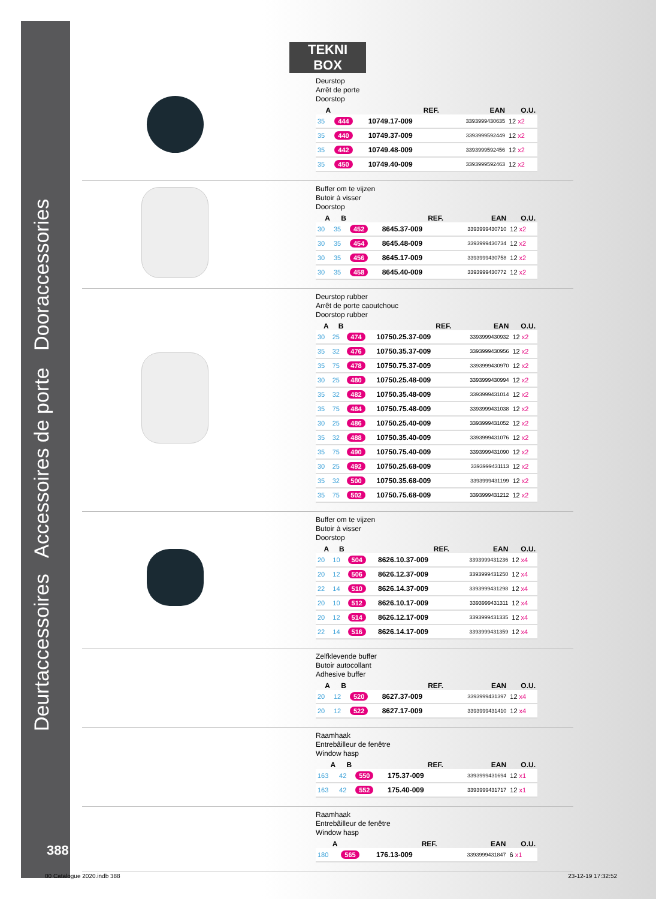Deurtaccessoires Accessoires de porte Dooraccessories
TEKNI
BOX
Deurstop
Arrêt de porte
Doorstop
| A | | REF. | EAN | O.U. |
| --- | --- | --- | --- | --- |
| 35 | 444 | 10749.17-009 | 3393999430635 | 12 x2 |
| 35 | 440 | 10749.37-009 | 3393999592449 | 12 x2 |
| 35 | 442 | 10749.48-009 | 3393999592456 | 12 x2 |
| 35 | 450 | 10749.40-009 | 3393999592463 | 12 x2 |
Buffer om te vijzen
Butoir à visser
Doorstop
| A | B | | REF. | EAN | O.U. |
| --- | --- | --- | --- | --- | --- |
| 30 | 35 | 452 | 8645.37-009 | 3393999430710 | 12 x2 |
| 30 | 35 | 454 | 8645.48-009 | 3393999430734 | 12 x2 |
| 30 | 35 | 456 | 8645.17-009 | 3393999430758 | 12 x2 |
| 30 | 35 | 458 | 8645.40-009 | 3393999430772 | 12 x2 |
Deurstop rubber
Arrêt de porte caoutchouc
Doorstop rubber
| A | B | | REF. | EAN | O.U. |
| --- | --- | --- | --- | --- | --- |
| 30 | 25 | 474 | 10750.25.37-009 | 3393999430932 | 12 x2 |
| 35 | 32 | 476 | 10750.35.37-009 | 3393999430956 | 12 x2 |
| 35 | 75 | 478 | 10750.75.37-009 | 3393999430970 | 12 x2 |
| 30 | 25 | 480 | 10750.25.48-009 | 3393999430994 | 12 x2 |
| 35 | 32 | 482 | 10750.35.48-009 | 3393999431014 | 12 x2 |
| 35 | 75 | 484 | 10750.75.48-009 | 3393999431038 | 12 x2 |
| 30 | 25 | 486 | 10750.25.40-009 | 3393999431052 | 12 x2 |
| 35 | 32 | 488 | 10750.35.40-009 | 3393999431076 | 12 x2 |
| 35 | 75 | 490 | 10750.75.40-009 | 3393999431090 | 12 x2 |
| 30 | 25 | 492 | 10750.25.68-009 | 3393999431113 | 12 x2 |
| 35 | 32 | 500 | 10750.35.68-009 | 3393999431199 | 12 x2 |
| 35 | 75 | 502 | 10750.75.68-009 | 3393999431212 | 12 x2 |
Buffer om te vijzen
Butoir à visser
Doorstop
| A | B | | REF. | EAN | O.U. |
| --- | --- | --- | --- | --- | --- |
| 20 | 10 | 504 | 8626.10.37-009 | 3393999431236 | 12 x4 |
| 20 | 12 | 506 | 8626.12.37-009 | 3393999431250 | 12 x4 |
| 22 | 14 | 510 | 8626.14.37-009 | 3393999431298 | 12 x4 |
| 20 | 10 | 512 | 8626.10.17-009 | 3393999431311 | 12 x4 |
| 20 | 12 | 514 | 8626.12.17-009 | 3393999431335 | 12 x4 |
| 22 | 14 | 516 | 8626.14.17-009 | 3393999431359 | 12 x4 |
Zelfklevende buffer
Butoir autocollant
Adhesive buffer
| A | B | | REF. | EAN | O.U. |
| --- | --- | --- | --- | --- | --- |
| 20 | 12 | 520 | 8627.37-009 | 3393999431397 | 12 x4 |
| 20 | 12 | 522 | 8627.17-009 | 3393999431410 | 12 x4 |
Raamhaak
Entrebâilleur de fenêtre
Window hasp
| A | B | | REF. | EAN | O.U. |
| --- | --- | --- | --- | --- | --- |
| 163 | 42 | 550 | 175.37-009 | 3393999431694 | 12 x1 |
| 163 | 42 | 552 | 175.40-009 | 3393999431717 | 12 x1 |
Raamhaak
Entrebâilleur de fenêtre
Window hasp
| A | | REF. | EAN | O.U. |
| --- | --- | --- | --- | --- |
| 180 | 565 | 176.13-009 | 3393999431847 | 6 x1 |
388
00 Catalogue 2020.indb 388 23-12-19 17:32:52